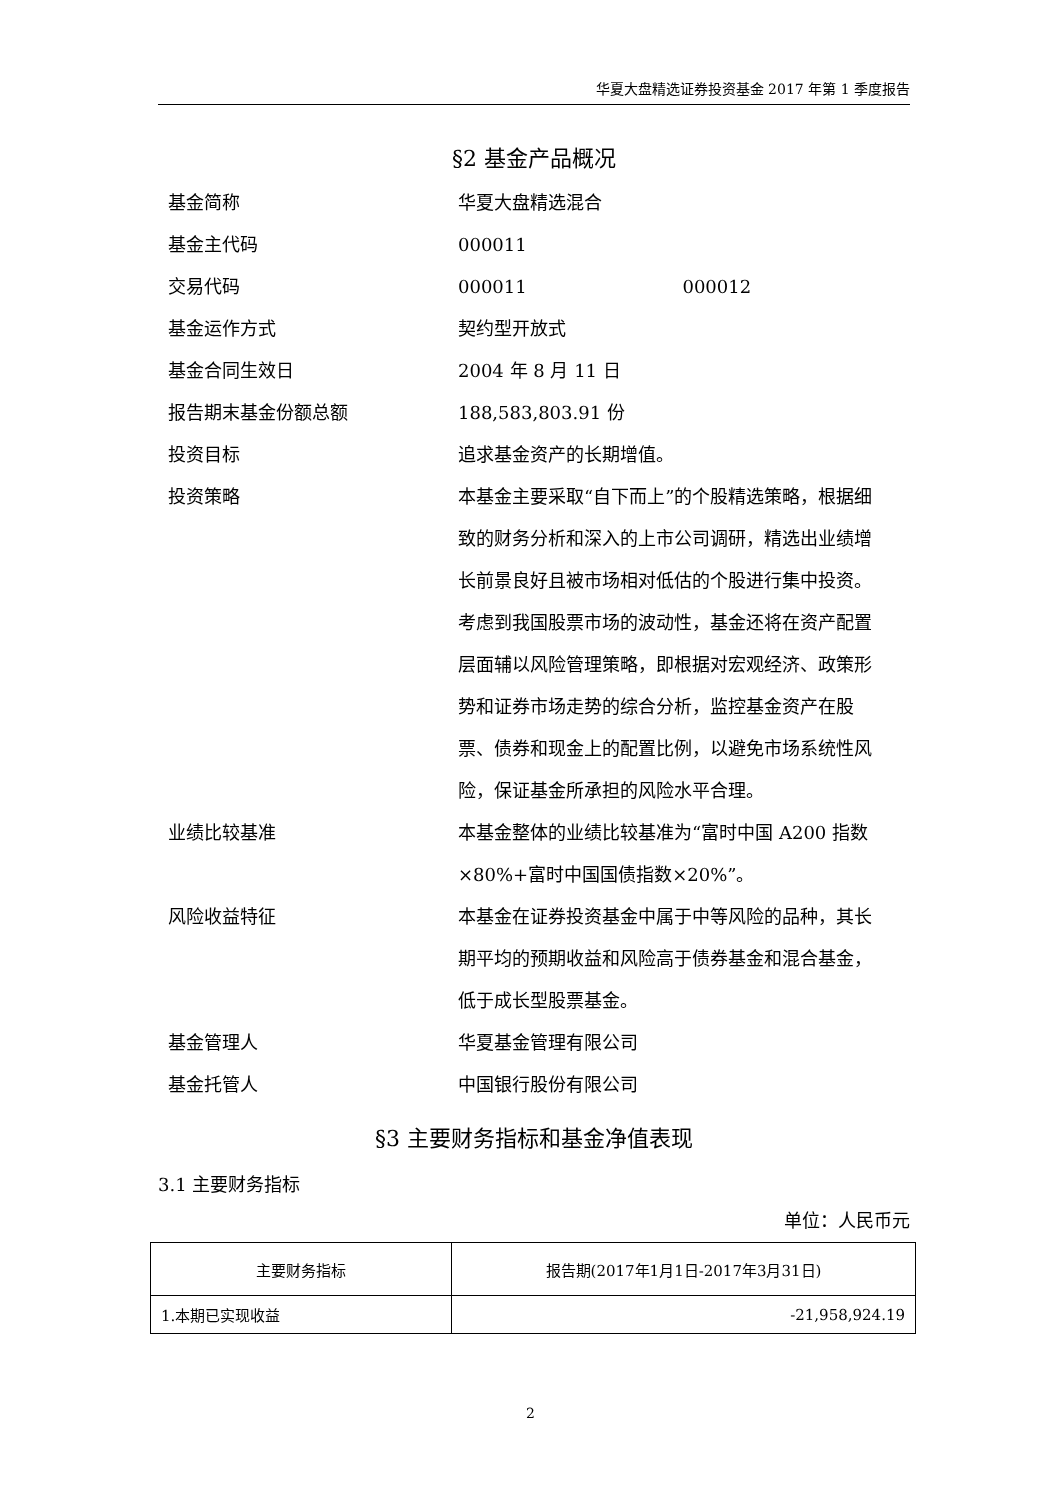华夏大盘精选证券投资基金 2017 年第 1 季度报告
§2 基金产品概况
| 基金简称 | 华夏大盘精选混合 |
| 基金主代码 | 000011 |
| 交易代码 | 000011 000012 |
| 基金运作方式 | 契约型开放式 |
| 基金合同生效日 | 2004 年 8 月 11 日 |
| 报告期末基金份额总额 | 188,583,803.91 份 |
| 投资目标 | 追求基金资产的长期增值。 |
| 投资策略 | 本基金主要采取“自下而上”的个股精选策略，根据细致的财务分析和深入的上市公司调研，精选出业绩增长前景良好且被市场相对低估的个股进行集中投资。考虑到我国股票市场的波动性，基金还将在资产配置层面辅以风险管理策略，即根据对宏观经济、政策形势和证券市场走势的综合分析，监控基金资产在股票、债券和现金上的配置比例，以避免市场系统性风险，保证基金所承担的风险水平合理。 |
| 业绩比较基准 | 本基金整体的业绩比较基准为“富时中国 A200 指数×80%+富时中国国债指数×20%”。 |
| 风险收益特征 | 本基金在证券投资基金中属于中等风险的品种，其长期平均的预期收益和风险高于债券基金和混合基金，低于成长型股票基金。 |
| 基金管理人 | 华夏基金管理有限公司 |
| 基金托管人 | 中国银行股份有限公司 |
§3 主要财务指标和基金净值表现
3.1 主要财务指标
单位：人民币元
| 主要财务指标 | 报告期(2017年1月1日-2017年3月31日) |
| --- | --- |
| 1.本期已实现收益 | -21,958,924.19 |
2